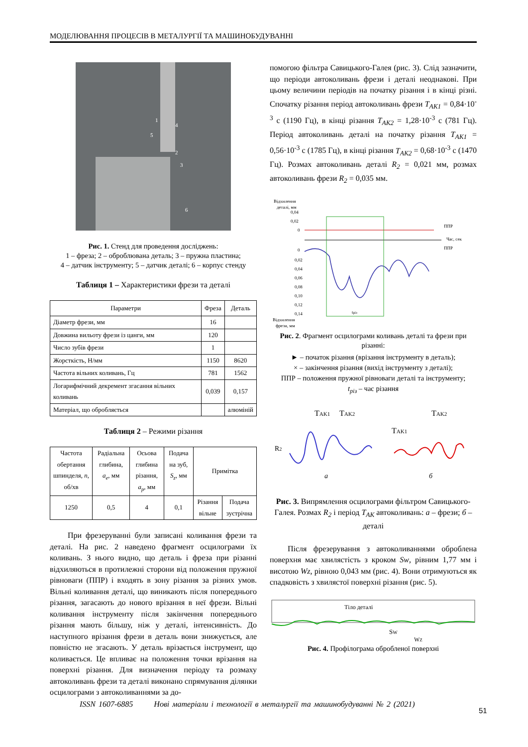МОДЕЛЮВАННЯ ПРОЦЕСІВ В МЕТАЛУРГІЇ ТА МАШИНОБУДУВАННІ
1
4
5
2
3
6
Рис. 1. Стенд для проведення досліджень:
1 – фреза; 2 – оброблювана деталь; 3 – пружна пластина;
4 – датчик інструменту; 5 – датчик деталі; 6 – корпус стенду
Таблиця 1 – Характеристики фрези та деталі
| Параметри | Фреза | Деталь |
| Діаметр фрези, мм | 16 | |
| Довжина вильоту фрези із цанги, мм | 120 | |
| Число зубів фрези | 1 | |
| Жорсткість, Н/мм | 1150 | 8620 |
| Частота вільних коливань, Гц | 781 | 1562 |
| Логарифмічний декремент згасання вільних коливань | 0,039 | 0,157 |
| Матеріал, що обробляється | | алюміній |
Таблиця 2 – Режими різання
| Частота обертання шпинделя, n , об/хв | Радіальна глибина, a<sub>e</sub> , мм | Осьова глибина різання, a<sub>p</sub> , мм | Подача на зуб, S<sub>z</sub> , мм | Примітка | |
| 1250 | 0,5 | 4 | 0,1 | Різання вільне | Подача зустрічна |
При фрезеруванні були записані коливання фрези та деталі. На рис. 2 наведено фрагмент осцилограми їх коливань. З нього видно, що деталь і фреза при різанні відхиляються в протилежні сторони від положення пружної рівноваги (ППР) і входять в зону різання за різних умов. Вільні коливання деталі, що виникають після попереднього різання, загасають до нового врізання в неї фрези. Вільні коливання інструменту після закінчення попереднього різання мають більшу, ніж у деталі, інтенсивність. До наступного врізання фрези в деталь вони знижується, але повністю не згасають. У деталь врізається інструмент, що коливається. Це впливає на положення точки врізання на поверхні різання. Для визначення періоду та розмаху автоколивань фрези та деталі виконано спрямування ділянки осцилограми з автоколиваннями за до-
помогою фільтра Савицького-Галея (рис. 3). Слід зазначити, що періоди автоколивань фрези і деталі неоднакові. При цьому величини періодів на початку різання і в кінці різні. Спочатку різання період автоколивань фрези T<sub>AK1</sub> = 0,84·10<sup>-3</sup> с (1190 Гц), в кінці різання T<sub>AK2</sub> = 1,28·10<sup>-3</sup> с (781 Гц). Період автоколивань деталі на початку різання T<sub>AK1</sub> = 0,56·10<sup>-3</sup> с (1785 Гц), в кінці різання T<sub>AK2</sub> = 0,68·10<sup>-3</sup> с (1470 Гц). Розмах автоколивань деталі R<sub>2</sub> = 0,021 мм, розмах автоколивань фрези R<sub>2</sub> = 0,035 мм.
Відхилення
деталі, мм
0,04
0,02
0
ППР
Час, сек
0
0,02
0,04
0,06
0,08
0,10
0,12
0,14
tріз
ППР
Відхилення
фрези, мм
Рис. 2. Фрагмент осцилограми коливань деталі та фрези при різанні:
► – початок різання (врізання інструменту в деталь);
× – закінчення різання (вихід інструменту з деталі);
ППР – положення пружної рівноваги деталі та інструменту;
t<sub>різ</sub> – час різання
TAK1
TAK2
R2
TAK2
TAK1
а
б
Рис. 3. Випрямлення осцилограми фільтром Савицького-Галея. Розмах R<sub>2</sub> і період T<sub>AK</sub> автоколивань: а – фрези; б – деталі
Після фрезерування з автоколиваннями оброблена поверхня має хвилястість з кроком Sw, рівним 1,77 мм і висотою Wz, рівною 0,043 мм (рис. 4). Вони отримуються як спадковість з хвилястої поверхні різання (рис. 5).
Тіло деталі
SW
WZ
Рис. 4. Профілограма обробленої поверхні
ISSN 1607-6885 Нові матеріали і технології в металургії та машинобудуванні № 2 (2021)
51